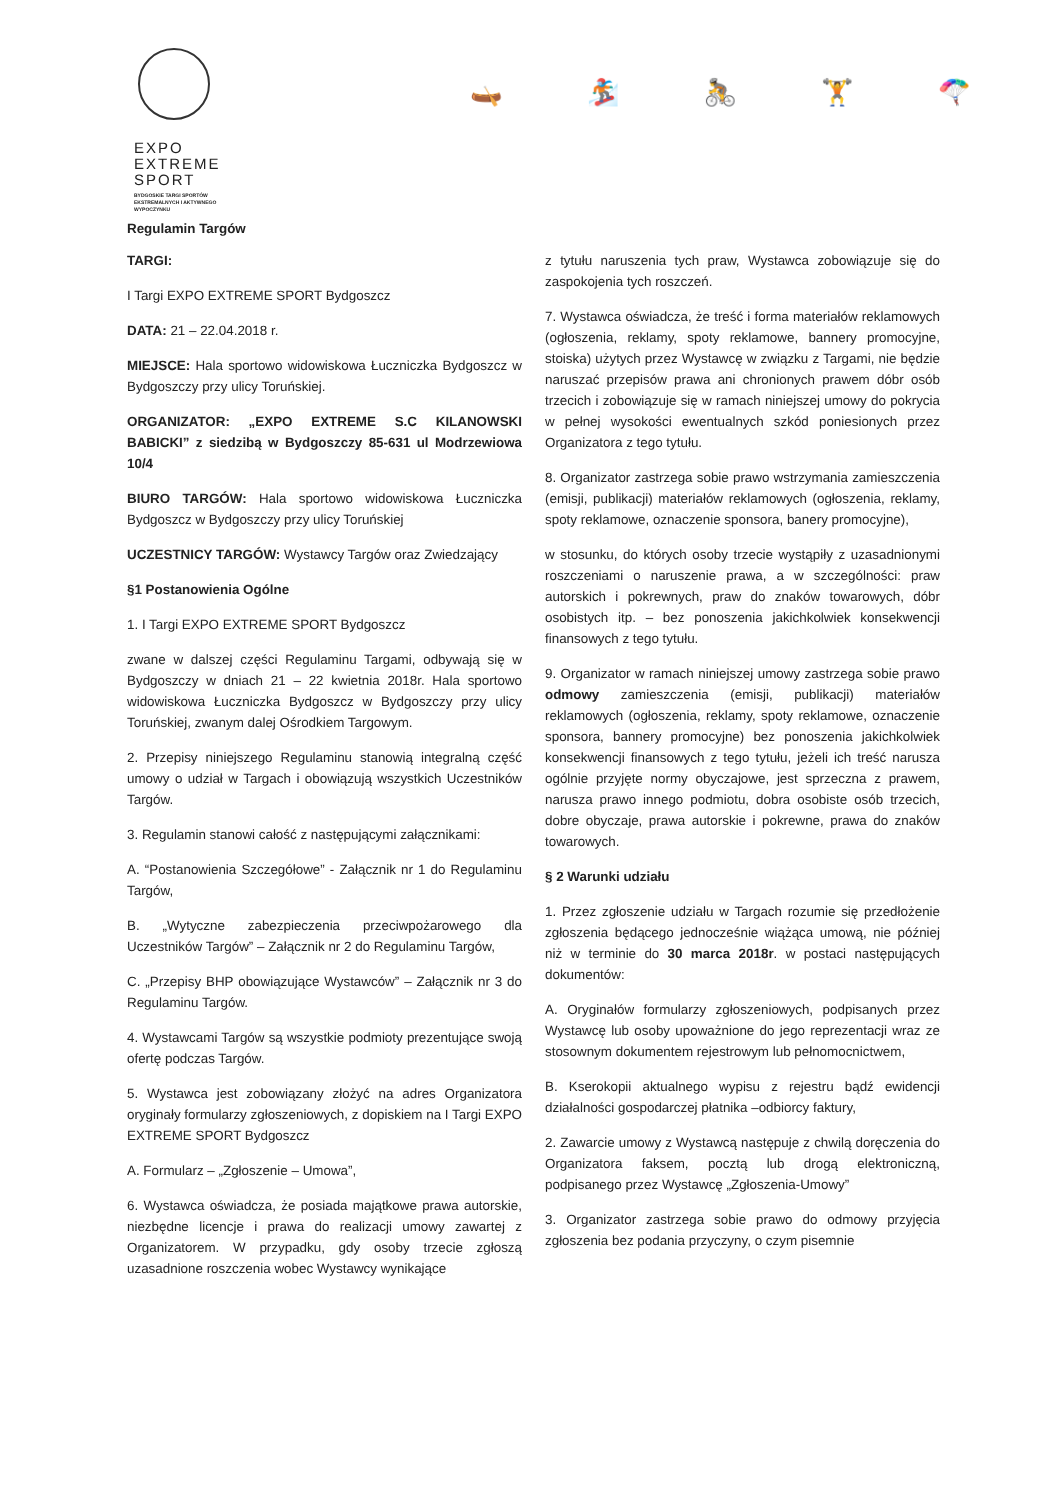EXPO
EXTREME
SPORT
BYDGOSKIE TARGI SPORTÓW
EKSTREMALNYCH I AKTYWNEGO
WYPOCZYNKU
🛶 🏂 🚴 🏋 🪂
Regulamin Targów
TARGI:
I Targi EXPO EXTREME SPORT Bydgoszcz
DATA: 21 – 22.04.2018 r.
MIEJSCE: Hala sportowo widowiskowa Łuczniczka Bydgoszcz w Bydgoszczy przy ulicy Toruńskiej.
ORGANIZATOR: „EXPO EXTREME S.C KILANOWSKI BABICKI” z siedzibą w Bydgoszczy 85-631 ul Modrzewiowa 10/4
BIURO TARGÓW: Hala sportowo widowiskowa Łuczniczka Bydgoszcz w Bydgoszczy przy ulicy Toruńskiej
UCZESTNICY TARGÓW: Wystawcy Targów oraz Zwiedzający
§1 Postanowienia Ogólne
1. I Targi EXPO EXTREME SPORT Bydgoszcz
zwane w dalszej części Regulaminu Targami, odbywają się w Bydgoszczy w dniach 21 – 22 kwietnia 2018r. Hala sportowo widowiskowa Łuczniczka Bydgoszcz w Bydgoszczy przy ulicy Toruńskiej, zwanym dalej Ośrodkiem Targowym.
2. Przepisy niniejszego Regulaminu stanowią integralną część umowy o udział w Targach i obowiązują wszystkich Uczestników Targów.
3. Regulamin stanowi całość z następującymi załącznikami:
A. “Postanowienia Szczegółowe” - Załącznik nr 1 do Regulaminu Targów,
B. „Wytyczne zabezpieczenia przeciwpożarowego dla Uczestników Targów” – Załącznik nr 2 do Regulaminu Targów,
C. „Przepisy BHP obowiązujące Wystawców” – Załącznik nr 3 do Regulaminu Targów.
4. Wystawcami Targów są wszystkie podmioty prezentujące swoją ofertę podczas Targów.
5. Wystawca jest zobowiązany złożyć na adres Organizatora oryginały formularzy zgłoszeniowych, z dopiskiem na I Targi EXPO EXTREME SPORT Bydgoszcz
A. Formularz – „Zgłoszenie – Umowa”,
6. Wystawca oświadcza, że posiada majątkowe prawa autorskie, niezbędne licencje i prawa do realizacji umowy zawartej z Organizatorem. W przypadku, gdy osoby trzecie zgłoszą uzasadnione roszczenia wobec Wystawcy wynikające
z tytułu naruszenia tych praw, Wystawca zobowiązuje się do zaspokojenia tych roszczeń.
7. Wystawca oświadcza, że treść i forma materiałów reklamowych (ogłoszenia, reklamy, spoty reklamowe, bannery promocyjne, stoiska) użytych przez Wystawcę w związku z Targami, nie będzie naruszać przepisów prawa ani chronionych prawem dóbr osób trzecich i zobowiązuje się w ramach niniejszej umowy do pokrycia w pełnej wysokości ewentualnych szkód poniesionych przez Organizatora z tego tytułu.
8. Organizator zastrzega sobie prawo wstrzymania zamieszczenia (emisji, publikacji) materiałów reklamowych (ogłoszenia, reklamy, spoty reklamowe, oznaczenie sponsora, banery promocyjne),
w stosunku, do których osoby trzecie wystąpiły z uzasadnionymi roszczeniami o naruszenie prawa, a w szczególności: praw autorskich i pokrewnych, praw do znaków towarowych, dóbr osobistych itp. – bez ponoszenia jakichkolwiek konsekwencji finansowych z tego tytułu.
9. Organizator w ramach niniejszej umowy zastrzega sobie prawo odmowy zamieszczenia (emisji, publikacji) materiałów reklamowych (ogłoszenia, reklamy, spoty reklamowe, oznaczenie sponsora, bannery promocyjne) bez ponoszenia jakichkolwiek konsekwencji finansowych z tego tytułu, jeżeli ich treść narusza ogólnie przyjęte normy obyczajowe, jest sprzeczna z prawem, narusza prawo innego podmiotu, dobra osobiste osób trzecich, dobre obyczaje, prawa autorskie i pokrewne, prawa do znaków towarowych.
§ 2 Warunki udziału
1. Przez zgłoszenie udziału w Targach rozumie się przedłożenie zgłoszenia będącego jednocześnie wiążąca umową, nie później niż w terminie do 30 marca 2018r. w postaci następujących dokumentów:
A. Oryginałów formularzy zgłoszeniowych, podpisanych przez Wystawcę lub osoby upoważnione do jego reprezentacji wraz ze stosownym dokumentem rejestrowym lub pełnomocnictwem,
B. Kserokopii aktualnego wypisu z rejestru bądź ewidencji działalności gospodarczej płatnika –odbiorcy faktury,
2. Zawarcie umowy z Wystawcą następuje z chwilą doręczenia do Organizatora faksem, pocztą lub drogą elektroniczną, podpisanego przez Wystawcę „Zgłoszenia-Umowy”
3. Organizator zastrzega sobie prawo do odmowy przyjęcia zgłoszenia bez podania przyczyny, o czym pisemnie